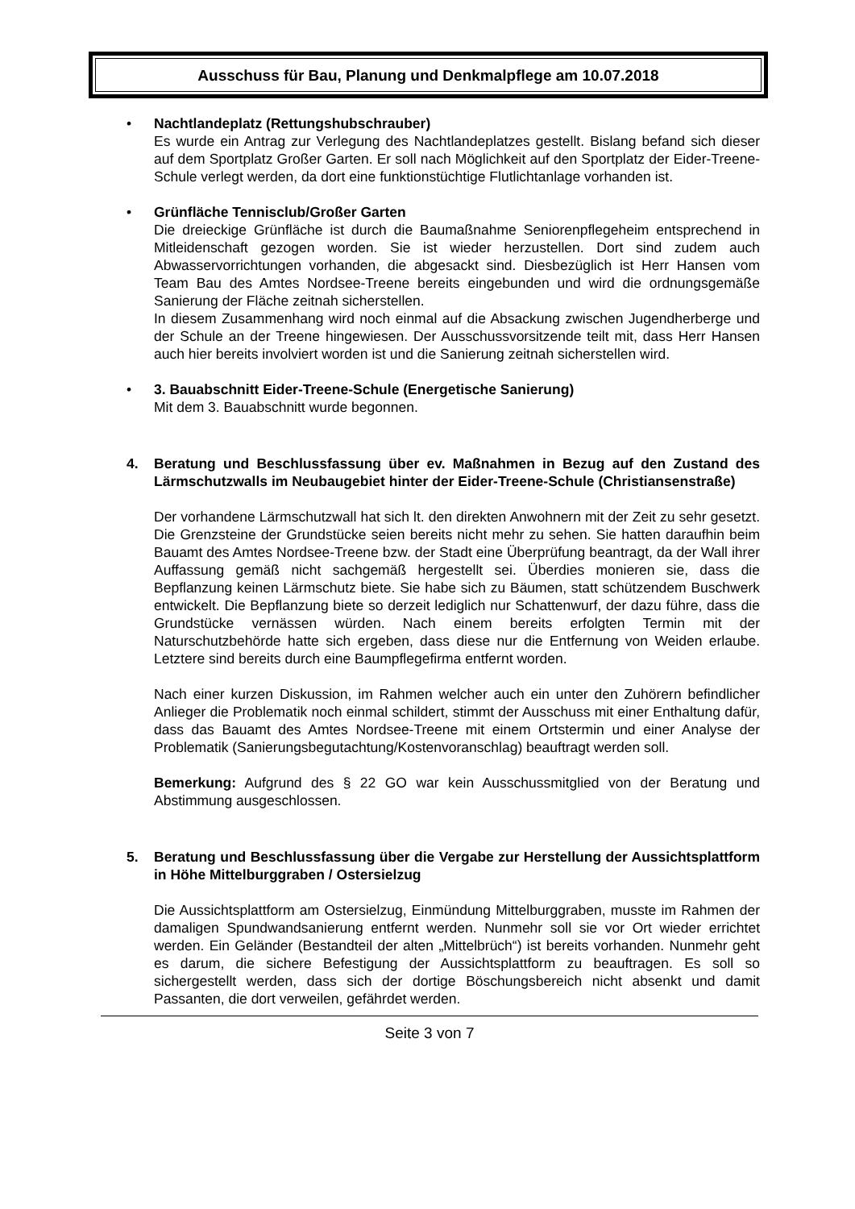Ausschuss für Bau, Planung und Denkmalpflege am 10.07.2018
• Nachtlandeplatz (Rettungshubschrauber)
Es wurde ein Antrag zur Verlegung des Nachtlandeplatzes gestellt. Bislang befand sich dieser auf dem Sportplatz Großer Garten. Er soll nach Möglichkeit auf den Sportplatz der Eider-Treene-Schule verlegt werden, da dort eine funktionstüchtige Flutlichtanlage vorhanden ist.
• Grünfläche Tennisclub/Großer Garten
Die dreieckige Grünfläche ist durch die Baumaßnahme Seniorenpflegeheim entsprechend in Mitleidenschaft gezogen worden. Sie ist wieder herzustellen. Dort sind zudem auch Abwasservorrichtungen vorhanden, die abgesackt sind. Diesbezüglich ist Herr Hansen vom Team Bau des Amtes Nordsee-Treene bereits eingebunden und wird die ordnungsgemäße Sanierung der Fläche zeitnah sicherstellen.
In diesem Zusammenhang wird noch einmal auf die Absackung zwischen Jugendherberge und der Schule an der Treene hingewiesen. Der Ausschussvorsitzende teilt mit, dass Herr Hansen auch hier bereits involviert worden ist und die Sanierung zeitnah sicherstellen wird.
• 3. Bauabschnitt Eider-Treene-Schule (Energetische Sanierung)
Mit dem 3. Bauabschnitt wurde begonnen.
4. Beratung und Beschlussfassung über ev. Maßnahmen in Bezug auf den Zustand des Lärmschutzwalls im Neubaugebiet hinter der Eider-Treene-Schule (Christiansenstraße)
Der vorhandene Lärmschutzwall hat sich lt. den direkten Anwohnern mit der Zeit zu sehr gesetzt. Die Grenzsteine der Grundstücke seien bereits nicht mehr zu sehen. Sie hatten daraufhin beim Bauamt des Amtes Nordsee-Treene bzw. der Stadt eine Überprüfung beantragt, da der Wall ihrer Auffassung gemäß nicht sachgemäß hergestellt sei. Überdies monieren sie, dass die Bepflanzung keinen Lärmschutz biete. Sie habe sich zu Bäumen, statt schützendem Buschwerk entwickelt. Die Bepflanzung biete so derzeit lediglich nur Schattenwurf, der dazu führe, dass die Grundstücke vernässen würden. Nach einem bereits erfolgten Termin mit der Naturschutzbehörde hatte sich ergeben, dass diese nur die Entfernung von Weiden erlaube. Letztere sind bereits durch eine Baumpflegefirma entfernt worden.
Nach einer kurzen Diskussion, im Rahmen welcher auch ein unter den Zuhörern befindlicher Anlieger die Problematik noch einmal schildert, stimmt der Ausschuss mit einer Enthaltung dafür, dass das Bauamt des Amtes Nordsee-Treene mit einem Ortstermin und einer Analyse der Problematik (Sanierungsbegutachtung/Kostenvoranschlag) beauftragt werden soll.
Bemerkung: Aufgrund des § 22 GO war kein Ausschussmitglied von der Beratung und Abstimmung ausgeschlossen.
5. Beratung und Beschlussfassung über die Vergabe zur Herstellung der Aussichtsplattform in Höhe Mittelburggraben / Ostersielzug
Die Aussichtsplattform am Ostersielzug, Einmündung Mittelburggraben, musste im Rahmen der damaligen Spundwandsanierung entfernt werden. Nunmehr soll sie vor Ort wieder errichtet werden. Ein Geländer (Bestandteil der alten „Mittelbrüch“) ist bereits vorhanden. Nunmehr geht es darum, die sichere Befestigung der Aussichtsplattform zu beauftragen. Es soll so sichergestellt werden, dass sich der dortige Böschungsbereich nicht absenkt und damit Passanten, die dort verweilen, gefährdet werden.
Seite 3 von 7